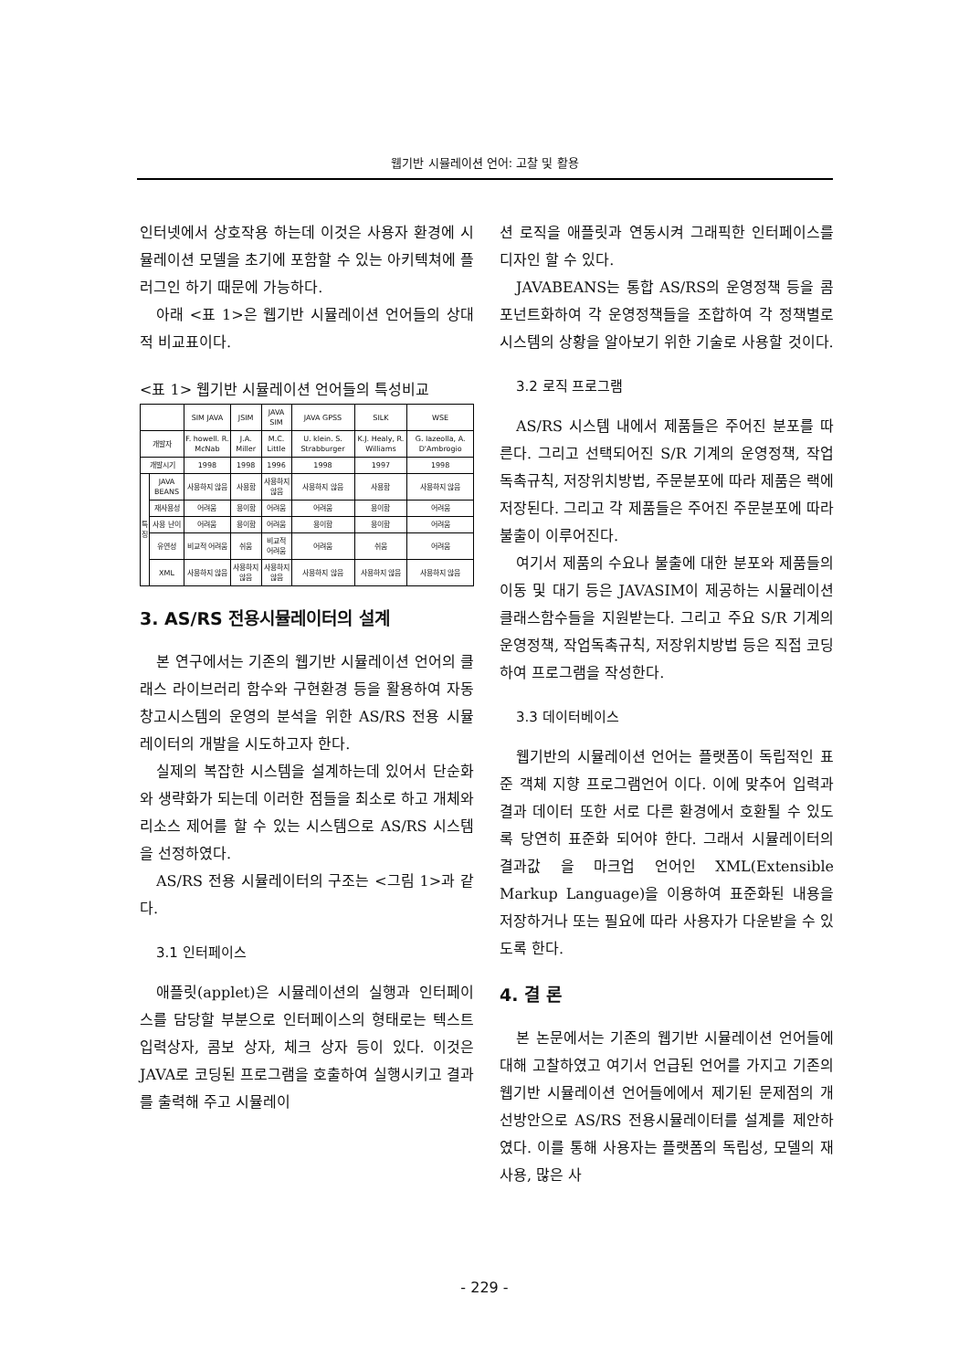웹기반 시뮬레이션 언어: 고찰 및 활용
인터넷에서 상호작용 하는데 이것은 사용자 환경에 시뮬레이션 모델을 초기에 포함할 수 있는 아키텍쳐에 플러그인 하기 때문에 가능하다.
아래 <표 1>은 웹기반 시뮬레이션 언어들의 상대적 비교표이다.
<표 1> 웹기반 시뮬레이션 언어들의 특성비교
| | | SIM JAVA | JSIM | JAVA SIM | JAVA GPSS | SILK | WSE |
| --- | --- | --- | --- | --- | --- | --- | --- |
| 개발자 | | F. howell. R. McNab | J.A. Miller | M.C. Little | U. klein. S. Strabburger | K.J. Healy, R. Williams | G. Iazeolla, A. D'Ambrogio |
| 개발시기 | | 1998 | 1998 | 1996 | 1998 | 1997 | 1998 |
| 특 징 | JAVA BEANS | 사용하지 않음 | 사용함 | 사용하지 않음 | 사용하지 않음 | 사용함 | 사용하지 않음 |
| | 재사용성 | 어려움 | 용이함 | 어려움 | 어려움 | 용이함 | 어려움 |
| | 사용 난이 | 어려움 | 용이함 | 어려움 | 용이함 | 용이함 | 어려움 |
| | 유연성 | 비교적 어려움 | 쉬움 | 비교적 어려움 | 어려움 | 쉬움 | 어려움 |
| | XML | 사용하지 않음 | 사용하지 않음 | 사용하지 않음 | 사용하지 않음 | 사용하지 않음 | 사용하지 않음 |
3. AS/RS 전용시뮬레이터의 설계
본 연구에서는 기존의 웹기반 시뮬레이션 언어의 클래스 라이브러리 함수와 구현환경 등을 활용하여 자동창고시스템의 운영의 분석을 위한 AS/RS 전용 시뮬레이터의 개발을 시도하고자 한다.
실제의 복잡한 시스템을 설계하는데 있어서 단순화와 생략화가 되는데 이러한 점들을 최소로 하고 개체와 리소스 제어를 할 수 있는 시스템으로 AS/RS 시스템을 선정하였다.
AS/RS 전용 시뮬레이터의 구조는 <그림 1>과 같다.
3.1 인터페이스
애플릿(applet)은 시뮬레이션의 실행과 인터페이스를 담당할 부분으로 인터페이스의 형태로는 텍스트 입력상자, 콤보 상자, 체크 상자 등이 있다. 이것은 JAVA로 코딩된 프로그램을 호출하여 실행시키고 결과를 출력해 주고 시뮬레이
션 로직을 애플릿과 연동시켜 그래픽한 인터페이스를 디자인 할 수 있다.
JAVABEANS는 통합 AS/RS의 운영정책 등을 콤포넌트화하여 각 운영정책들을 조합하여 각 정책별로 시스템의 상황을 알아보기 위한 기술로 사용할 것이다.
3.2 로직 프로그램
AS/RS 시스템 내에서 제품들은 주어진 분포를 따른다. 그리고 선택되어진 S/R 기계의 운영정책, 작업독촉규칙, 저장위치방법, 주문분포에 따라 제품은 랙에 저장된다. 그리고 각 제품들은 주어진 주문분포에 따라 불출이 이루어진다.
여기서 제품의 수요나 불출에 대한 분포와 제품들의 이동 및 대기 등은 JAVASIM이 제공하는 시뮬레이션 클래스함수들을 지원받는다. 그리고 주요 S/R 기계의 운영정책, 작업독촉규칙, 저장위치방법 등은 직접 코딩하여 프로그램을 작성한다.
3.3 데이터베이스
웹기반의 시뮬레이션 언어는 플랫폼이 독립적인 표준 객체 지향 프로그램언어 이다. 이에 맞추어 입력과 결과 데이터 또한 서로 다른 환경에서 호환될 수 있도록 당연히 표준화 되어야 한다. 그래서 시뮬레이터의 결과값 을 마크업 언어인 XML(Extensible Markup Language)을 이용하여 표준화된 내용을 저장하거나 또는 필요에 따라 사용자가 다운받을 수 있도록 한다.
4. 결 론
본 논문에서는 기존의 웹기반 시뮬레이션 언어들에 대해 고찰하였고 여기서 언급된 언어를 가지고 기존의 웹기반 시뮬레이션 언어들에에서 제기된 문제점의 개선방안으로 AS/RS 전용시뮬레이터를 설계를 제안하였다. 이를 통해 사용자는 플랫폼의 독립성, 모델의 재사용, 많은 사
- 229 -